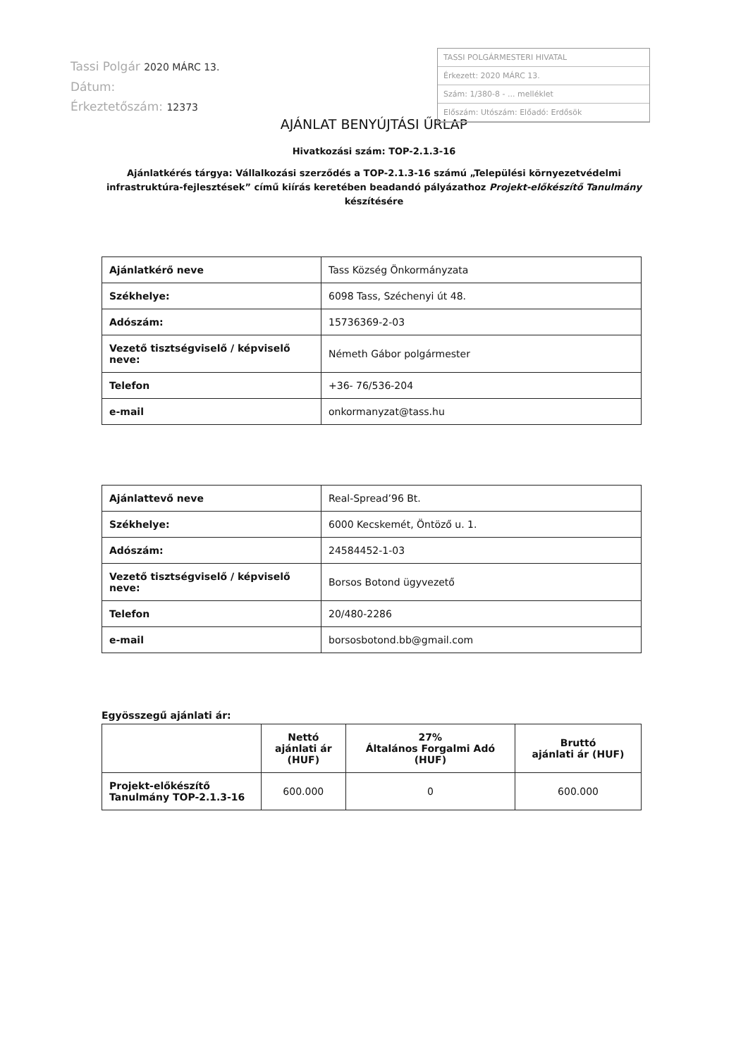Tassi Polgár 2020 MÁRC 13.
Dátum:
Érkeztetőszám: 12373
TASSI POLGÁRMESTERI HIVATAL
Érkezett: 2020 MÁRC 13.
Szám: 1/380-8 - ... melléklet
Előszám: Utószám: Előadó: Erdősök
AJÁNLAT BENYÚJTÁSI ŰRLAP
Hivatkozási szám: TOP-2.1.3-16
Ajánlatkérés tárgya: Vállalkozási szerződés a TOP-2.1.3-16 számú „Települési környezetvédelmi infrastruktúra-fejlesztések” című kiírás keretében beadandó pályázathoz Projekt-előkészítő Tanulmány készítésére
| Ajánlatkérő neve | Tass Község Önkormányzata |
| Székhelye: | 6098 Tass, Széchenyi út 48. |
| Adószám: | 15736369-2-03 |
| Vezető tisztségviselő / képviselő neve: | Németh Gábor polgármester |
| Telefon | +36- 76/536-204 |
| e-mail | onkormanyzat@tass.hu |
| Ajánlattevő neve | Real-Spread’96 Bt. |
| Székhelye: | 6000 Kecskemét, Öntöző u. 1. |
| Adószám: | 24584452-1-03 |
| Vezető tisztségviselő / képviselő neve: | Borsos Botond ügyvezető |
| Telefon | 20/480-2286 |
| e-mail | borsosbotond.bb@gmail.com |
Egyösszegű ajánlati ár:
| | Nettó ajánlati ár (HUF) | 27% Általános Forgalmi Adó (HUF) | Bruttó ajánlati ár (HUF) |
| --- | --- | --- | --- |
| Projekt-előkészítő Tanulmány TOP-2.1.3-16 | 600.000 | 0 | 600.000 |